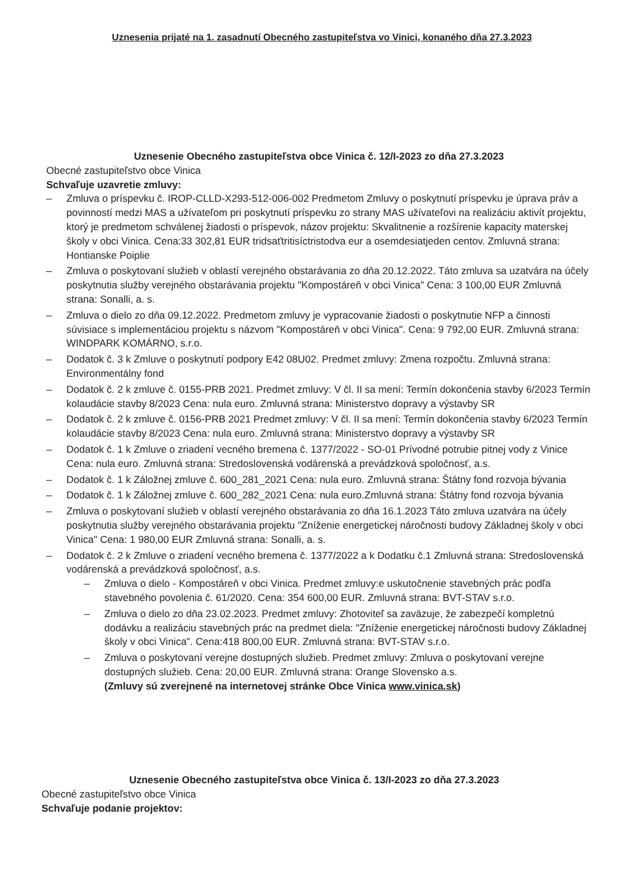Uznesenia prijaté na 1. zasadnutí Obecného zastupiteľstva vo Vinici, konaného dňa 27.3.2023
Uznesenie Obecného zastupiteľstva obce Vinica č. 12/I-2023 zo dňa 27.3.2023
Obecné zastupiteľstvo obce Vinica
Schvaľuje uzavretie zmluvy:
– Zmluva o príspevku č. IROP-CLLD-X293-512-006-002 Predmetom Zmluvy o poskytnutí príspevku je úprava práv a povinností medzi MAS a užívateľom pri poskytnutí príspevku zo strany MAS užívateľovi na realizáciu aktivít projektu, ktorý je predmetom schválenej žiadosti o príspevok, názov projektu: Skvalitnenie a rozšírenie kapacity materskej školy v obci Vinica. Cena:33 302,81 EUR tridsaťtritisíctristodva eur a osemdesiatjeden centov. Zmluvná strana: Hontianske Poiplie
– Zmluva o poskytovaní služieb v oblastí verejného obstarávania zo dňa 20.12.2022. Táto zmluva sa uzatvára na účely poskytnutia služby verejného obstarávania projektu "Kompostáreň v obci Vinica" Cena: 3 100,00 EUR Zmluvná strana: Sonalli, a. s.
– Zmluva o dielo zo dňa 09.12.2022. Predmetom zmluvy je vypracovanie žiadosti o poskytnutie NFP a činnosti súvisiace s implementáciou projektu s názvom "Kompostáreň v obci Vinica". Cena: 9 792,00 EUR. Zmluvná strana: WINDPARK KOMÁRNO, s.r.o.
– Dodatok č. 3 k Zmluve o poskytnutí podpory E42 08U02. Predmet zmluvy: Zmena rozpočtu. Zmluvná strana: Environmentálny fond
– Dodatok č. 2 k zmluve č. 0155-PRB 2021. Predmet zmluvy: V čl. II sa mení: Termín dokončenia stavby 6/2023 Termín kolaudácie stavby 8/2023 Cena: nula euro. Zmluvná strana: Ministerstvo dopravy a výstavby SR
– Dodatok č. 2 k zmluve č. 0156-PRB 2021 Predmet zmluvy: V čl. II sa mení: Termín dokončenia stavby 6/2023 Termín kolaudácie stavby 8/2023 Cena: nula euro. Zmluvná strana: Ministerstvo dopravy a výstavby SR
– Dodatok č. 1 k Zmluve o zriadení vecného bremena č. 1377/2022 - SO-01 Prívodné potrubie pitnej vody z Vinice Cena: nula euro. Zmluvná strana: Stredoslovenská vodárenská a prevádzková spoločnosť, a.s.
– Dodatok č. 1 k Záložnej zmluve č. 600_281_2021 Cena: nula euro. Zmluvná strana: Štátny fond rozvoja bývania
– Dodatok č. 1 k Záložnej zmluve č. 600_282_2021 Cena: nula euro.Zmluvná strana: Štátny fond rozvoja bývania
– Zmluva o poskytovaní služieb v oblastí verejného obstarávania zo dňa 16.1.2023 Táto zmluva uzatvára na účely poskytnutia služby verejného obstarávania projektu "Zníženie energetickej náročnosti budovy Základnej školy v obci Vinica" Cena: 1 980,00 EUR Zmluvná strana: Sonalli, a. s.
– Dodatok č. 2 k Zmluve o zriadení vecného bremena č. 1377/2022 a k Dodatku č.1 Zmluvná strana: Stredoslovenská vodárenská a prevádzková spoločnosť, a.s.
– Zmluva o dielo - Kompostáreň v obci Vinica. Predmet zmluvy:e uskutočnenie stavebných prác podľa stavebného povolenia č. 61/2020. Cena: 354 600,00 EUR. Zmluvná strana: BVT-STAV s.r.o.
– Zmluva o dielo zo dňa 23.02.2023. Predmet zmluvy: Zhotoviteľ sa zaväzuje, že zabezpečí kompletnú dodávku a realizáciu stavebných prác na predmet diela: "Zníženie energetickej náročnosti budovy Základnej školy v obci Vinica". Cena:418 800,00 EUR. Zmluvná strana: BVT-STAV s.r.o.
– Zmluva o poskytovaní verejne dostupných služieb. Predmet zmluvy: Zmluva o poskytovaní verejne dostupných služieb. Cena: 20,00 EUR. Zmluvná strana: Orange Slovensko a.s.
(Zmluvy sú zverejnené na internetovej stránke Obce Vinica www.vinica.sk)
Uznesenie Obecného zastupiteľstva obce Vinica č. 13/I-2023 zo dňa 27.3.2023
Obecné zastupiteľstvo obce Vinica
Schvaľuje podanie projektov: